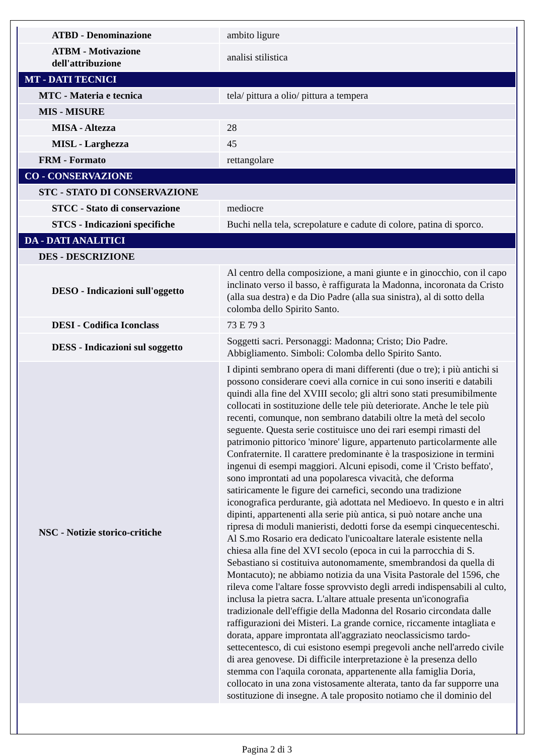| ATBD - Denominazione | ambito ligure |
| ATBM - Motivazione dell'attribuzione | analisi stilistica |
| MT - DATI TECNICI | |
| MTC - Materia e tecnica | tela/ pittura a olio/ pittura a tempera |
| MIS - MISURE | |
| MISA - Altezza | 28 |
| MISL - Larghezza | 45 |
| FRM - Formato | rettangolare |
| CO - CONSERVAZIONE | |
| STC - STATO DI CONSERVAZIONE | |
| STCC - Stato di conservazione | mediocre |
| STCS - Indicazioni specifiche | Buchi nella tela, screpolature e cadute di colore, patina di sporco. |
| DA - DATI ANALITICI | |
| DES - DESCRIZIONE | |
| DESO - Indicazioni sull'oggetto | Al centro della composizione, a mani giunte e in ginocchio, con il capo inclinato verso il basso, è raffigurata la Madonna, incoronata da Cristo (alla sua destra) e da Dio Padre (alla sua sinistra), al di sotto della colomba dello Spirito Santo. |
| DESI - Codifica Iconclass | 73 E 79 3 |
| DESS - Indicazioni sul soggetto | Soggetti sacri. Personaggi: Madonna; Cristo; Dio Padre. Abbigliamento. Simboli: Colomba dello Spirito Santo. |
| NSC - Notizie storico-critiche | I dipinti sembrano opera di mani differenti (due o tre); i più antichi si possono considerare coevi alla cornice in cui sono inseriti e databili quindi alla fine del XVIII secolo; gli altri sono stati presumibilmente collocati in sostituzione delle tele più deteriorate. Anche le tele più recenti, comunque, non sembrano databili oltre la metà del secolo seguente. Questa serie costituisce uno dei rari esempi rimasti del patrimonio pittorico 'minore' ligure, appartenuto particolarmente alle Confraternite. Il carattere predominante è la trasposizione in termini ingenui di esempi maggiori. Alcuni episodi, come il 'Cristo beffato', sono improntati ad una popolaresca vivacità, che deforma satiricamente le figure dei carnefici, secondo una tradizione iconografica perdurante, già adottata nel Medioevo. In questo e in altri dipinti, appartenenti alla serie più antica, si può notare anche una ripresa di moduli manieristi, dedotti forse da esempi cinquecenteschi. Al S.mo Rosario era dedicato l'unicoaltare laterale esistente nella chiesa alla fine del XVI secolo (epoca in cui la parrocchia di S. Sebastiano si costituiva autonomamente, smembrandosi da quella di Montacuto); ne abbiamo notizia da una Visita Pastorale del 1596, che rileva come l'altare fosse sprovvisto degli arredi indispensabili al culto, inclusa la pietra sacra. L'altare attuale presenta un'iconografia tradizionale dell'effigie della Madonna del Rosario circondata dalle raffigurazioni dei Misteri. La grande cornice, riccamente intagliata e dorata, appare improntata all'aggraziato neoclassicismo tardo-settecentesco, di cui esistono esempi pregevoli anche nell'arredo civile di area genovese. Di difficile interpretazione è la presenza dello stemma con l'aquila coronata, appartenente alla famiglia Doria, collocato in una zona vistosamente alterata, tanto da far supporre una sostituzione di insegne. A tale proposito notiamo che il dominio del |
Pagina 2 di 3